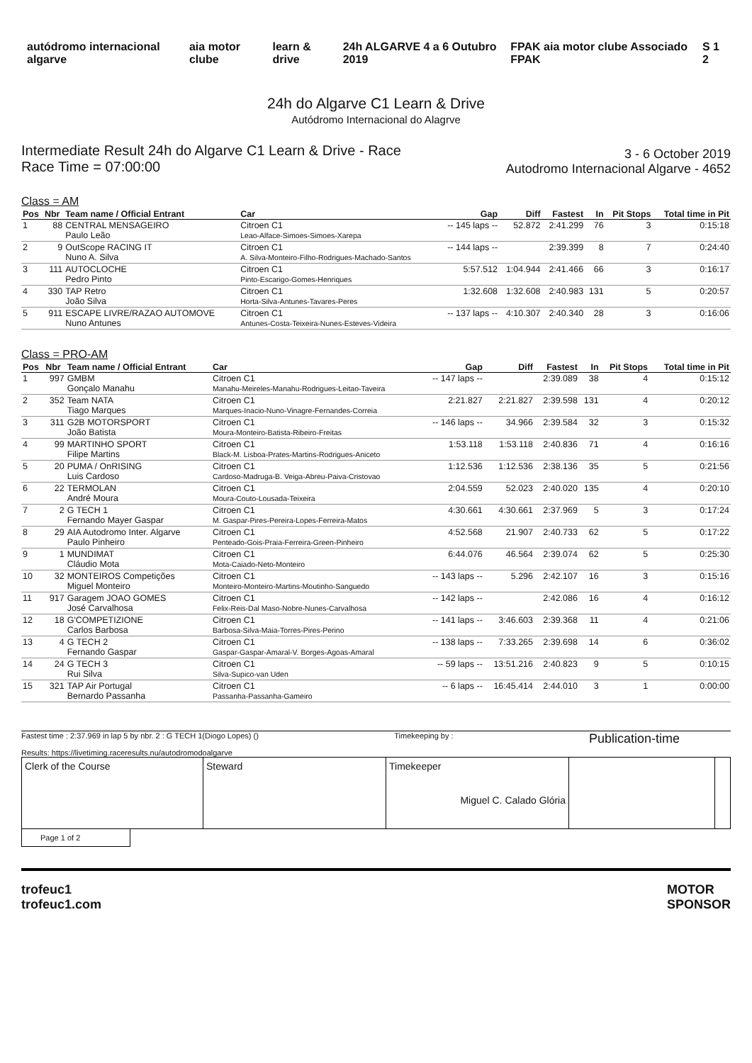autódromo internacional algarve
aia motor clube learn & drive 24h ALGARVE 4 a 6 Outubro 2019
FPAK aia motor clube Associado FPAK
S 1 2
24h do Algarve C1 Learn & Drive
Autódromo Internacional do Alagrve
Intermediate Result 24h do Algarve C1 Learn & Drive - Race
Race Time = 07:00:00
3 - 6 October 2019
Autodromo Internacional Algarve - 4652
Class = AM
| Pos | Nbr | Team name / Official Entrant | Car | Gap | Diff | Fastest | In | Pit Stops | Total time in Pit |
| --- | --- | --- | --- | --- | --- | --- | --- | --- | --- |
| 1 | 88 | CENTRAL MENSAGEIRO Paulo Leão | Citroen C1 Leao-Alface-Simoes-Simoes-Xarepa | -- 145 laps -- | 52.872 | 2:41.299 | 76 | 3 | 0:15:18 |
| 2 | 9 | OutScope RACING IT Nuno A. Silva | Citroen C1 A. Silva-Monteiro-Filho-Rodrigues-Machado-Santos | -- 144 laps -- | | 2:39.399 | 8 | 7 | 0:24:40 |
| 3 | 111 | AUTOCLOCHE Pedro Pinto | Citroen C1 Pinto-Escarigo-Gomes-Henriques | 5:57.512 | 1:04.944 | 2:41.466 | 66 | 3 | 0:16:17 |
| 4 | 330 | TAP Retro João Silva | Citroen C1 Horta-Silva-Antunes-Tavares-Peres | 1:32.608 | 1:32.608 | 2:40.983 | 131 | 5 | 0:20:57 |
| 5 | 911 | ESCAPE LIVRE/RAZAO AUTOMOVE Nuno Antunes | Citroen C1 Antunes-Costa-Teixeira-Nunes-Esteves-Videira | -- 137 laps -- | 4:10.307 | 2:40.340 | 28 | 3 | 0:16:06 |
Class = PRO-AM
| Pos | Nbr | Team name / Official Entrant | Car | Gap | Diff | Fastest | In | Pit Stops | Total time in Pit |
| --- | --- | --- | --- | --- | --- | --- | --- | --- | --- |
| 1 | 997 | GMBM Gonçalo Manahu | Citroen C1 Manahu-Meireles-Manahu-Rodrigues-Leitao-Taveira | -- 147 laps -- | | 2:39.089 | 38 | 4 | 0:15:12 |
| 2 | 352 | Team NATA Tiago Marques | Citroen C1 Marques-Inacio-Nuno-Vinagre-Fernandes-Correia | 2:21.827 | 2:21.827 | 2:39.598 | 131 | 4 | 0:20:12 |
| 3 | 311 | G2B MOTORSPORT João Batista | Citroen C1 Moura-Monteiro-Batista-Ribeiro-Freitas | -- 146 laps -- | 34.966 | 2:39.584 | 32 | 3 | 0:15:32 |
| 4 | 99 | MARTINHO SPORT Filipe Martins | Citroen C1 Black-M. Lisboa-Prates-Martins-Rodrigues-Aniceto | 1:53.118 | 1:53.118 | 2:40.836 | 71 | 4 | 0:16:16 |
| 5 | 20 | PUMA / OnRISING Luis Cardoso | Citroen C1 Cardoso-Madruga-B. Veiga-Abreu-Paiva-Cristovao | 1:12.536 | 1:12.536 | 2:38.136 | 35 | 5 | 0:21:56 |
| 6 | 22 | TERMOLAN André Moura | Citroen C1 Moura-Couto-Lousada-Teixeira | 2:04.559 | 52.023 | 2:40.020 | 135 | 4 | 0:20:10 |
| 7 | 2 | G TECH 1 Fernando Mayer Gaspar | Citroen C1 M. Gaspar-Pires-Pereira-Lopes-Ferreira-Matos | 4:30.661 | 4:30.661 | 2:37.969 | 5 | 3 | 0:17:24 |
| 8 | 29 | AIA Autodromo Inter. Algarve Paulo Pinheiro | Citroen C1 Penteado-Gois-Praia-Ferreira-Green-Pinheiro | 4:52.568 | 21.907 | 2:40.733 | 62 | 5 | 0:17:22 |
| 9 | 1 | MUNDIMAT Cláudio Mota | Citroen C1 Mota-Caiado-Neto-Monteiro | 6:44.076 | 46.564 | 2:39.074 | 62 | 5 | 0:25:30 |
| 10 | 32 | MONTEIROS Competições Miguel Monteiro | Citroen C1 Monteiro-Monteiro-Martins-Moutinho-Sanguedo | -- 143 laps -- | 5.296 | 2:42.107 | 16 | 3 | 0:15:16 |
| 11 | 917 | Garagem JOAO GOMES José Carvalhosa | Citroen C1 Felix-Reis-Dal Maso-Nobre-Nunes-Carvalhosa | -- 142 laps -- | | 2:42.086 | 16 | 4 | 0:16:12 |
| 12 | 18 | G'COMPETIZIONE Carlos Barbosa | Citroen C1 Barbosa-Silva-Maia-Torres-Pires-Perino | -- 141 laps -- | 3:46.603 | 2:39.368 | 11 | 4 | 0:21:06 |
| 13 | 4 | G TECH 2 Fernando Gaspar | Citroen C1 Gaspar-Gaspar-Amaral-V. Borges-Agoas-Amaral | -- 138 laps -- | 7:33.265 | 2:39.698 | 14 | 6 | 0:36:02 |
| 14 | 24 | G TECH 3 Rui Silva | Citroen C1 Silva-Supico-van Uden | -- 59 laps -- | 13:51.216 | 2:40.823 | 9 | 5 | 0:10:15 |
| 15 | 321 | TAP Air Portugal Bernardo Passanha | Citroen C1 Passanha-Passanha-Gameiro | -- 6 laps -- | 16:45.414 | 2:44.010 | 3 | 1 | 0:00:00 |
Fastest time : 2:37.969 in lap 5 by nbr. 2 : G TECH 1(Diogo Lopes) ()
Results: https://livetiming.raceresults.nu/autodromodoalgarve
Timekeeping by :
Publication-time
Clerk of the Course
Steward
Timekeeper
Miguel C. Calado Glória
Page 1 of 2
trofeuc1
trofeuc1.com
MOTOR
SPONSOR